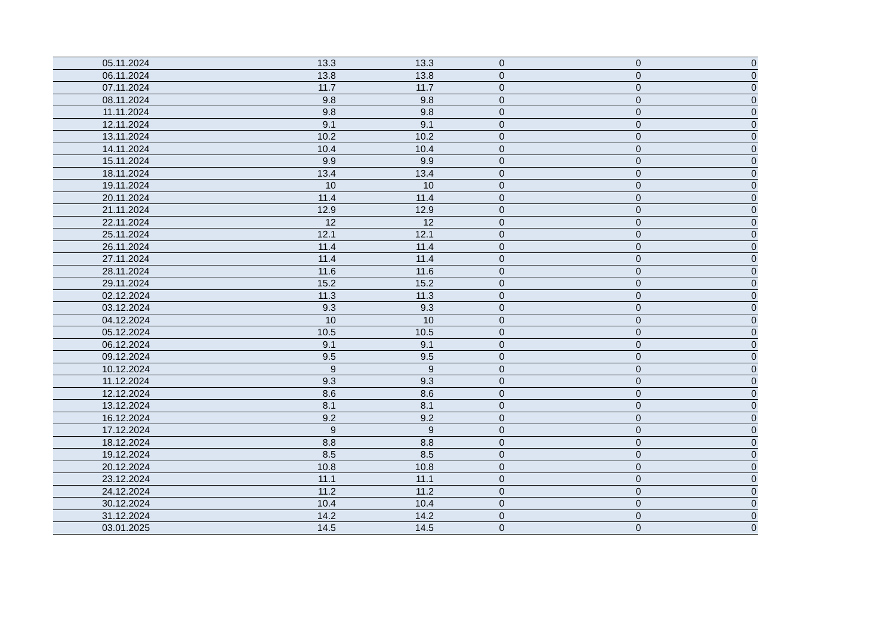| 05.11.2024 | 13.3 | 13.3 | 0 | 0 | 0 |
| 06.11.2024 | 13.8 | 13.8 | 0 | 0 | 0 |
| 07.11.2024 | 11.7 | 11.7 | 0 | 0 | 0 |
| 08.11.2024 | 9.8 | 9.8 | 0 | 0 | 0 |
| 11.11.2024 | 9.8 | 9.8 | 0 | 0 | 0 |
| 12.11.2024 | 9.1 | 9.1 | 0 | 0 | 0 |
| 13.11.2024 | 10.2 | 10.2 | 0 | 0 | 0 |
| 14.11.2024 | 10.4 | 10.4 | 0 | 0 | 0 |
| 15.11.2024 | 9.9 | 9.9 | 0 | 0 | 0 |
| 18.11.2024 | 13.4 | 13.4 | 0 | 0 | 0 |
| 19.11.2024 | 10 | 10 | 0 | 0 | 0 |
| 20.11.2024 | 11.4 | 11.4 | 0 | 0 | 0 |
| 21.11.2024 | 12.9 | 12.9 | 0 | 0 | 0 |
| 22.11.2024 | 12 | 12 | 0 | 0 | 0 |
| 25.11.2024 | 12.1 | 12.1 | 0 | 0 | 0 |
| 26.11.2024 | 11.4 | 11.4 | 0 | 0 | 0 |
| 27.11.2024 | 11.4 | 11.4 | 0 | 0 | 0 |
| 28.11.2024 | 11.6 | 11.6 | 0 | 0 | 0 |
| 29.11.2024 | 15.2 | 15.2 | 0 | 0 | 0 |
| 02.12.2024 | 11.3 | 11.3 | 0 | 0 | 0 |
| 03.12.2024 | 9.3 | 9.3 | 0 | 0 | 0 |
| 04.12.2024 | 10 | 10 | 0 | 0 | 0 |
| 05.12.2024 | 10.5 | 10.5 | 0 | 0 | 0 |
| 06.12.2024 | 9.1 | 9.1 | 0 | 0 | 0 |
| 09.12.2024 | 9.5 | 9.5 | 0 | 0 | 0 |
| 10.12.2024 | 9 | 9 | 0 | 0 | 0 |
| 11.12.2024 | 9.3 | 9.3 | 0 | 0 | 0 |
| 12.12.2024 | 8.6 | 8.6 | 0 | 0 | 0 |
| 13.12.2024 | 8.1 | 8.1 | 0 | 0 | 0 |
| 16.12.2024 | 9.2 | 9.2 | 0 | 0 | 0 |
| 17.12.2024 | 9 | 9 | 0 | 0 | 0 |
| 18.12.2024 | 8.8 | 8.8 | 0 | 0 | 0 |
| 19.12.2024 | 8.5 | 8.5 | 0 | 0 | 0 |
| 20.12.2024 | 10.8 | 10.8 | 0 | 0 | 0 |
| 23.12.2024 | 11.1 | 11.1 | 0 | 0 | 0 |
| 24.12.2024 | 11.2 | 11.2 | 0 | 0 | 0 |
| 30.12.2024 | 10.4 | 10.4 | 0 | 0 | 0 |
| 31.12.2024 | 14.2 | 14.2 | 0 | 0 | 0 |
| 03.01.2025 | 14.5 | 14.5 | 0 | 0 | 0 |